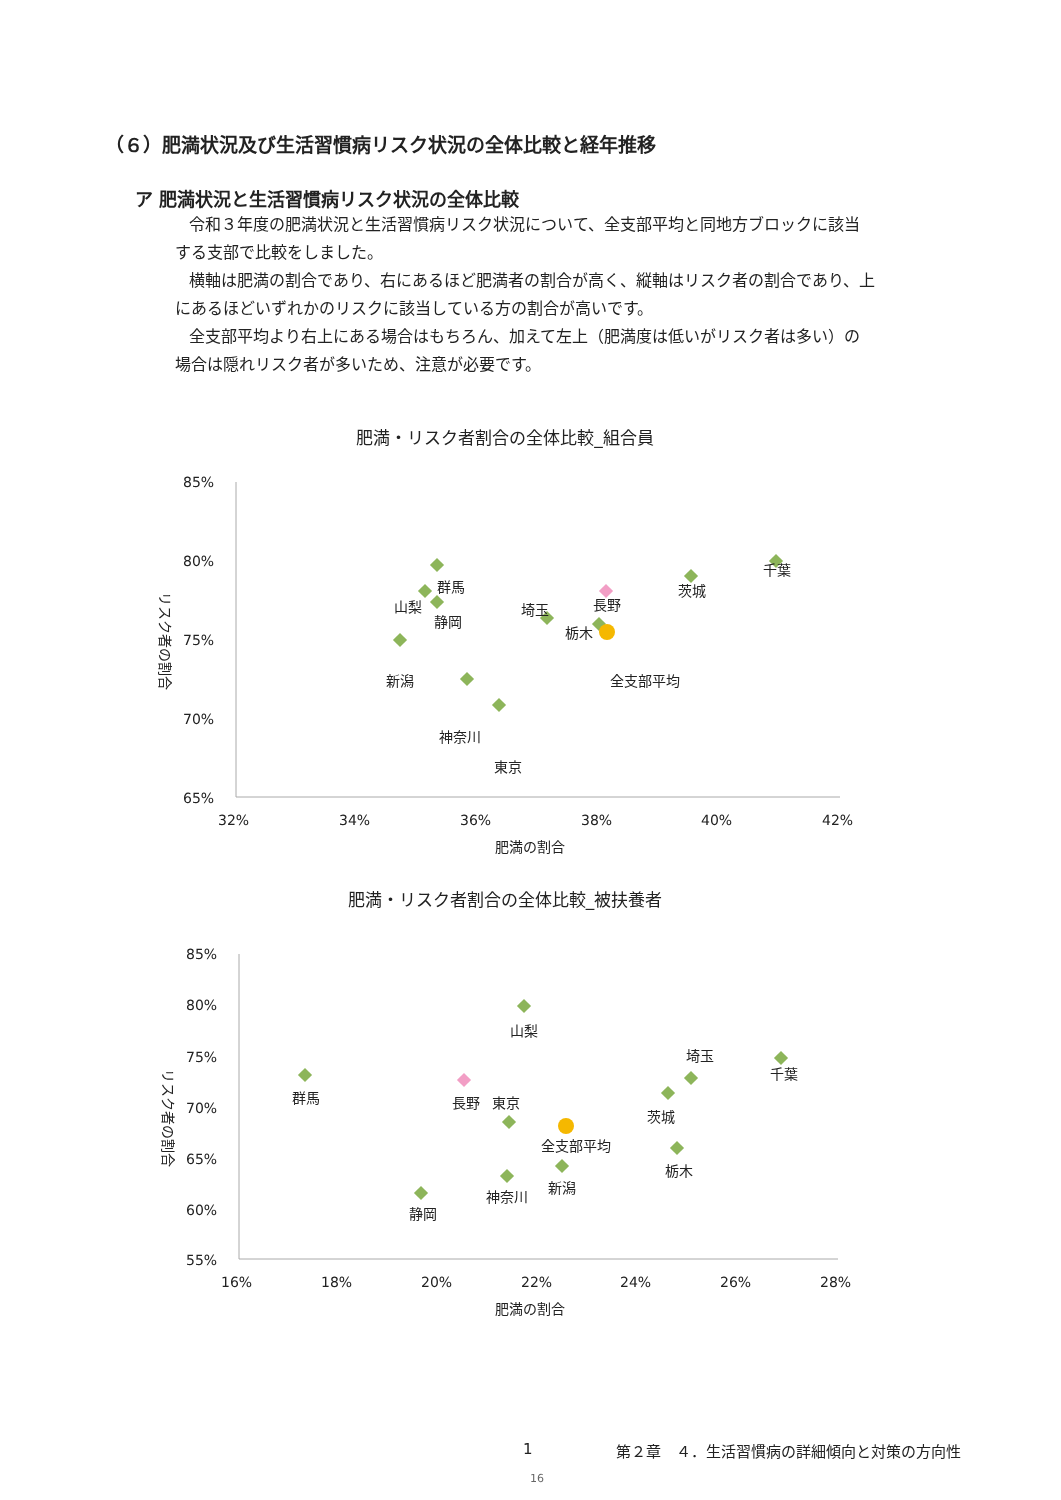（６）肥満状況及び生活習慣病リスク状況の全体比較と経年推移
ア 肥満状況と生活習慣病リスク状況の全体比較
令和３年度の肥満状況と生活習慣病リスク状況について、全支部平均と同地方ブロックに該当する支部で比較をしました。
横軸は肥満の割合であり、右にあるほど肥満者の割合が高く、縦軸はリスク者の割合であり、上にあるほどいずれかのリスクに該当している方の割合が高いです。
全支部平均より右上にある場合はもちろん、加えて左上（肥満度は低いがリスク者は多い）の場合は隠れリスク者が多いため、注意が必要です。
肥満・リスク者割合の全体比較_組合員
85%
80%
75%
70%
65%
32%
34%
36%
38%
40%
42%
肥満の割合
リスク者の割合
群馬
山梨
静岡
新潟
神奈川
東京
埼玉
栃木
長野
全支部平均
茨城
千葉
肥満・リスク者割合の全体比較_被扶養者
85%
80%
75%
70%
65%
60%
55%
16%
18%
20%
22%
24%
26%
28%
肥満の割合
リスク者の割合
山梨
群馬
長野
東京
全支部平均
静岡
神奈川
新潟
茨城
埼玉
栃木
千葉
1 第２章　４．生活習慣病の詳細傾向と対策の方向性
16